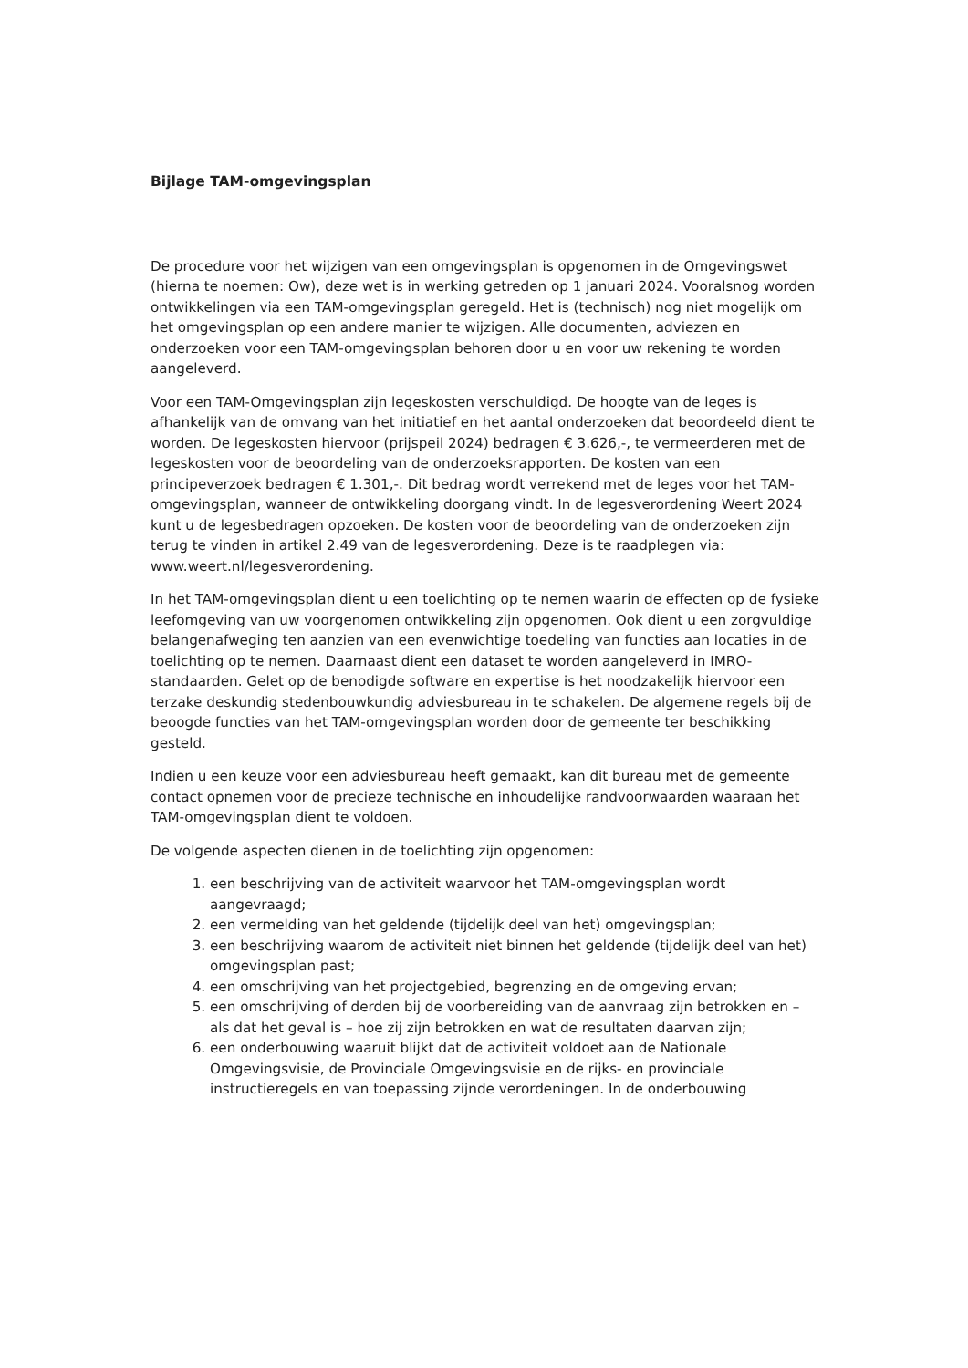Bijlage TAM-omgevingsplan
De procedure voor het wijzigen van een omgevingsplan is opgenomen in de Omgevingswet (hierna te noemen: Ow), deze wet is in werking getreden op 1 januari 2024. Vooralsnog worden ontwikkelingen via een TAM-omgevingsplan geregeld. Het is (technisch) nog niet mogelijk om het omgevingsplan op een andere manier te wijzigen. Alle documenten, adviezen en onderzoeken voor een TAM-omgevingsplan behoren door u en voor uw rekening te worden aangeleverd.
Voor een TAM-Omgevingsplan zijn legeskosten verschuldigd. De hoogte van de leges is afhankelijk van de omvang van het initiatief en het aantal onderzoeken dat beoordeeld dient te worden. De legeskosten hiervoor (prijspeil 2024) bedragen € 3.626,-, te vermeerderen met de legeskosten voor de beoordeling van de onderzoeksrapporten. De kosten van een principeverzoek bedragen € 1.301,-. Dit bedrag wordt verrekend met de leges voor het TAM-omgevingsplan, wanneer de ontwikkeling doorgang vindt. In de legesverordening Weert 2024 kunt u de legesbedragen opzoeken. De kosten voor de beoordeling van de onderzoeken zijn terug te vinden in artikel 2.49 van de legesverordening. Deze is te raadplegen via: www.weert.nl/legesverordening.
In het TAM-omgevingsplan dient u een toelichting op te nemen waarin de effecten op de fysieke leefomgeving van uw voorgenomen ontwikkeling zijn opgenomen. Ook dient u een zorgvuldige belangenafweging ten aanzien van een evenwichtige toedeling van functies aan locaties in de toelichting op te nemen. Daarnaast dient een dataset te worden aangeleverd in IMRO-standaarden. Gelet op de benodigde software en expertise is het noodzakelijk hiervoor een terzake deskundig stedenbouwkundig adviesbureau in te schakelen. De algemene regels bij de beoogde functies van het TAM-omgevingsplan worden door de gemeente ter beschikking gesteld.
Indien u een keuze voor een adviesbureau heeft gemaakt, kan dit bureau met de gemeente contact opnemen voor de precieze technische en inhoudelijke randvoorwaarden waaraan het TAM-omgevingsplan dient te voldoen.
De volgende aspecten dienen in de toelichting zijn opgenomen:
1. een beschrijving van de activiteit waarvoor het TAM-omgevingsplan wordt aangevraagd;
2. een vermelding van het geldende (tijdelijk deel van het) omgevingsplan;
3. een beschrijving waarom de activiteit niet binnen het geldende (tijdelijk deel van het) omgevingsplan past;
4. een omschrijving van het projectgebied, begrenzing en de omgeving ervan;
5. een omschrijving of derden bij de voorbereiding van de aanvraag zijn betrokken en – als dat het geval is – hoe zij zijn betrokken en wat de resultaten daarvan zijn;
6. een onderbouwing waaruit blijkt dat de activiteit voldoet aan de Nationale Omgevingsvisie, de Provinciale Omgevingsvisie en de rijks- en provinciale instructieregels en van toepassing zijnde verordeningen. In de onderbouwing